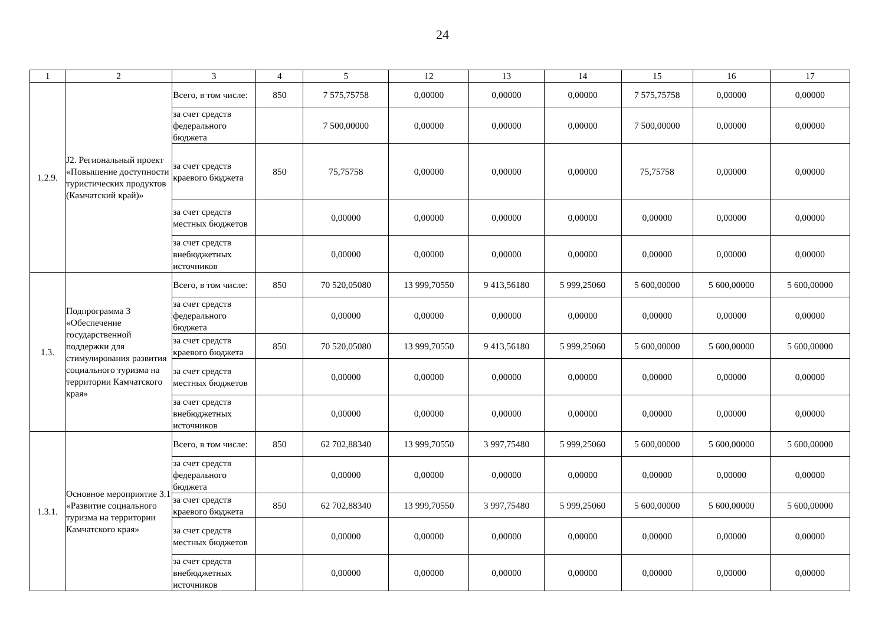24
| 1 | 2 | 3 | 4 | 5 | 12 | 13 | 14 | 15 | 16 | 17 |
| --- | --- | --- | --- | --- | --- | --- | --- | --- | --- | --- |
| 1.2.9. | J2. Региональный проект «Повышение доступности туристических продуктов (Камчатский край)» | Всего, в том числе: | 850 | 7 575,75758 | 0,00000 | 0,00000 | 0,00000 | 7 575,75758 | 0,00000 | 0,00000 |
| | | за счет средств федерального бюджета | | 7 500,00000 | 0,00000 | 0,00000 | 0,00000 | 7 500,00000 | 0,00000 | 0,00000 |
| | | за счет средств краевого бюджета | 850 | 75,75758 | 0,00000 | 0,00000 | 0,00000 | 75,75758 | 0,00000 | 0,00000 |
| | | за счет средств местных бюджетов | | 0,00000 | 0,00000 | 0,00000 | 0,00000 | 0,00000 | 0,00000 | 0,00000 |
| | | за счет средств внебюджетных источников | | 0,00000 | 0,00000 | 0,00000 | 0,00000 | 0,00000 | 0,00000 | 0,00000 |
| 1.3. | Подпрограмма 3 «Обеспечение государственной поддержки для стимулирования развития социального туризма на территории Камчатского края» | Всего, в том числе: | 850 | 70 520,05080 | 13 999,70550 | 9 413,56180 | 5 999,25060 | 5 600,00000 | 5 600,00000 | 5 600,00000 |
| | | за счет средств федерального бюджета | | 0,00000 | 0,00000 | 0,00000 | 0,00000 | 0,00000 | 0,00000 | 0,00000 |
| | | за счет средств краевого бюджета | 850 | 70 520,05080 | 13 999,70550 | 9 413,56180 | 5 999,25060 | 5 600,00000 | 5 600,00000 | 5 600,00000 |
| | | за счет средств местных бюджетов | | 0,00000 | 0,00000 | 0,00000 | 0,00000 | 0,00000 | 0,00000 | 0,00000 |
| | | за счет средств внебюджетных источников | | 0,00000 | 0,00000 | 0,00000 | 0,00000 | 0,00000 | 0,00000 | 0,00000 |
| 1.3.1. | Основное мероприятие 3.1 «Развитие социального туризма на территории Камчатского края» | Всего, в том числе: | 850 | 62 702,88340 | 13 999,70550 | 3 997,75480 | 5 999,25060 | 5 600,00000 | 5 600,00000 | 5 600,00000 |
| | | за счет средств федерального бюджета | | 0,00000 | 0,00000 | 0,00000 | 0,00000 | 0,00000 | 0,00000 | 0,00000 |
| | | за счет средств краевого бюджета | 850 | 62 702,88340 | 13 999,70550 | 3 997,75480 | 5 999,25060 | 5 600,00000 | 5 600,00000 | 5 600,00000 |
| | | за счет средств местных бюджетов | | 0,00000 | 0,00000 | 0,00000 | 0,00000 | 0,00000 | 0,00000 | 0,00000 |
| | | за счет средств внебюджетных источников | | 0,00000 | 0,00000 | 0,00000 | 0,00000 | 0,00000 | 0,00000 | 0,00000 |